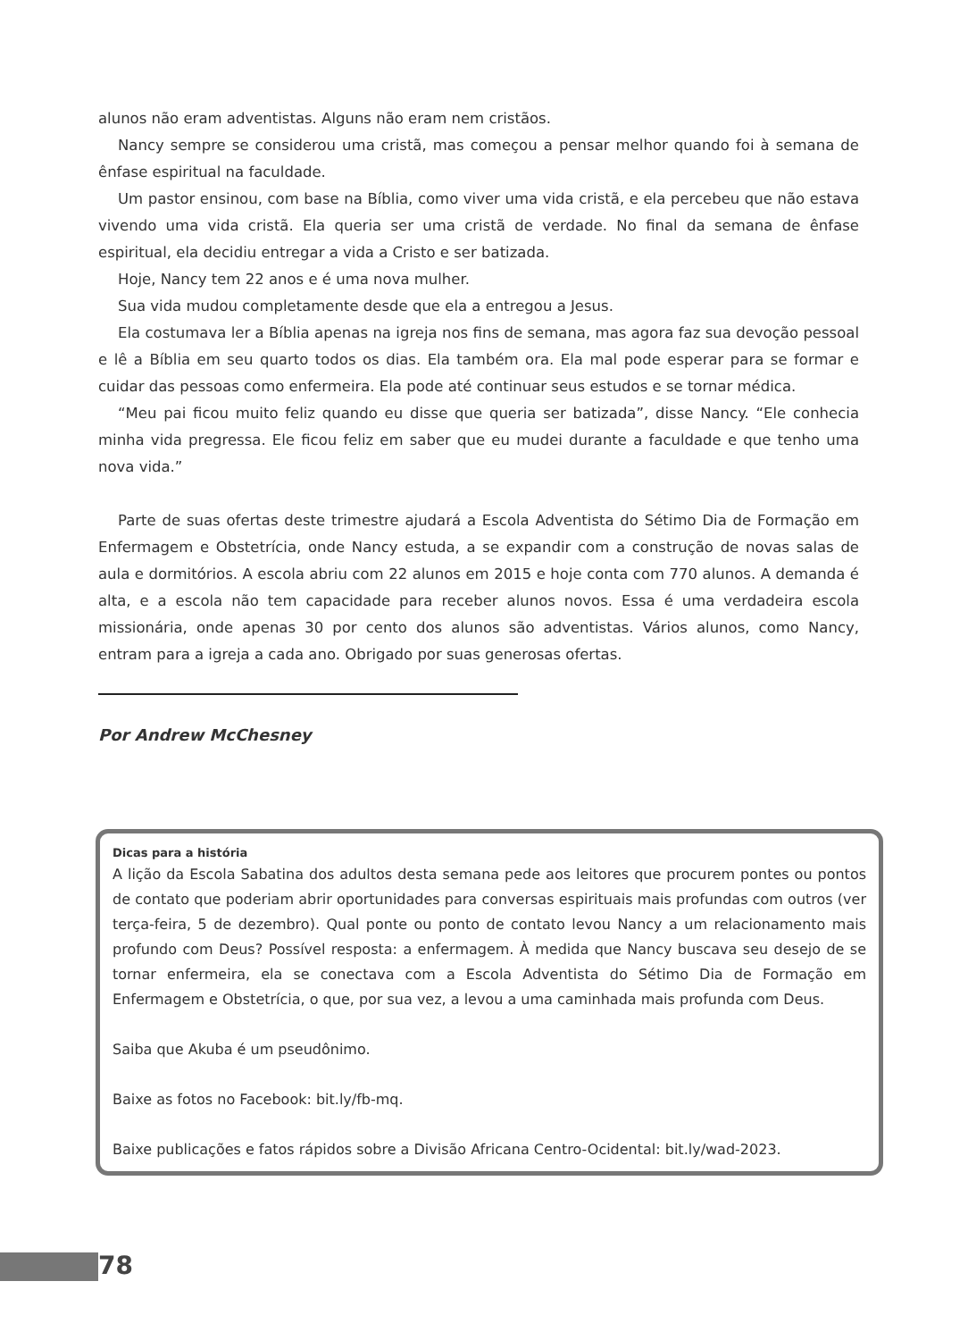alunos não eram adventistas. Alguns não eram nem cristãos.
Nancy sempre se considerou uma cristã, mas começou a pensar melhor quando foi à semana de ênfase espiritual na faculdade.
Um pastor ensinou, com base na Bíblia, como viver uma vida cristã, e ela percebeu que não estava vivendo uma vida cristã. Ela queria ser uma cristã de verdade. No final da semana de ênfase espiritual, ela decidiu entregar a vida a Cristo e ser batizada.
Hoje, Nancy tem 22 anos e é uma nova mulher.
Sua vida mudou completamente desde que ela a entregou a Jesus.
Ela costumava ler a Bíblia apenas na igreja nos fins de semana, mas agora faz sua devoção pessoal e lê a Bíblia em seu quarto todos os dias. Ela também ora. Ela mal pode esperar para se formar e cuidar das pessoas como enfermeira. Ela pode até continuar seus estudos e se tornar médica.
“Meu pai ficou muito feliz quando eu disse que queria ser batizada”, disse Nancy. “Ele conhecia minha vida pregressa. Ele ficou feliz em saber que eu mudei durante a faculdade e que tenho uma nova vida.”
Parte de suas ofertas deste trimestre ajudará a Escola Adventista do Sétimo Dia de Formação em Enfermagem e Obstetrícia, onde Nancy estuda, a se expandir com a construção de novas salas de aula e dormitórios. A escola abriu com 22 alunos em 2015 e hoje conta com 770 alunos. A demanda é alta, e a escola não tem capacidade para receber alunos novos. Essa é uma verdadeira escola missionária, onde apenas 30 por cento dos alunos são adventistas. Vários alunos, como Nancy, entram para a igreja a cada ano. Obrigado por suas generosas ofertas.
Por Andrew McChesney
Dicas para a história
A lição da Escola Sabatina dos adultos desta semana pede aos leitores que procurem pontes ou pontos de contato que poderiam abrir oportunidades para conversas espirituais mais profundas com outros (ver terça-feira, 5 de dezembro). Qual ponte ou ponto de contato levou Nancy a um relacionamento mais profundo com Deus? Possível resposta: a enfermagem. À medida que Nancy buscava seu desejo de se tornar enfermeira, ela se conectava com a Escola Adventista do Sétimo Dia de Formação em Enfermagem e Obstetrícia, o que, por sua vez, a levou a uma caminhada mais profunda com Deus.
Saiba que Akuba é um pseudônimo.
Baixe as fotos no Facebook: bit.ly/fb-mq.
Baixe publicações e fatos rápidos sobre a Divisão Africana Centro-Ocidental: bit.ly/wad-2023.
78